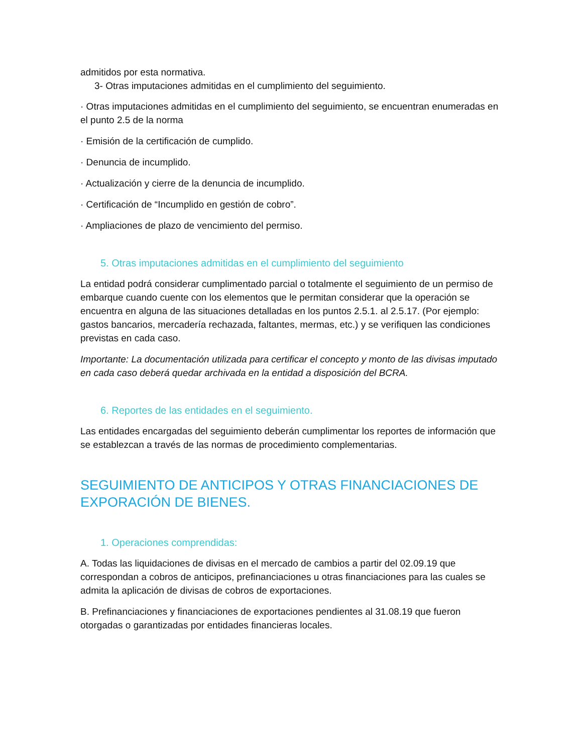admitidos por esta normativa.
3- Otras imputaciones admitidas en el cumplimiento del seguimiento.
· Otras imputaciones admitidas en el cumplimiento del seguimiento, se encuentran enumeradas en el punto 2.5 de la norma
· Emisión de la certificación de cumplido.
· Denuncia de incumplido.
· Actualización y cierre de la denuncia de incumplido.
· Certificación de “Incumplido en gestión de cobro”.
· Ampliaciones de plazo de vencimiento del permiso.
5. Otras imputaciones admitidas en el cumplimiento del seguimiento
La entidad podrá considerar cumplimentado parcial o totalmente el seguimiento de un permiso de embarque cuando cuente con los elementos que le permitan considerar que la operación se encuentra en alguna de las situaciones detalladas en los puntos 2.5.1. al 2.5.17. (Por ejemplo: gastos bancarios, mercadería rechazada, faltantes, mermas, etc.) y se verifiquen las condiciones previstas en cada caso.
Importante: La documentación utilizada para certificar el concepto y monto de las divisas imputado en cada caso deberá quedar archivada en la entidad a disposición del BCRA.
6. Reportes de las entidades en el seguimiento.
Las entidades encargadas del seguimiento deberán cumplimentar los reportes de información que se establezcan a través de las normas de procedimiento complementarias.
SEGUIMIENTO DE ANTICIPOS Y OTRAS FINANCIACIONES DE EXPORACIÓN DE BIENES.
1. Operaciones comprendidas:
A. Todas las liquidaciones de divisas en el mercado de cambios a partir del 02.09.19 que correspondan a cobros de anticipos, prefinanciaciones u otras financiaciones para las cuales se admita la aplicación de divisas de cobros de exportaciones.
B. Prefinanciaciones y financiaciones de exportaciones pendientes al 31.08.19 que fueron otorgadas o garantizadas por entidades financieras locales.